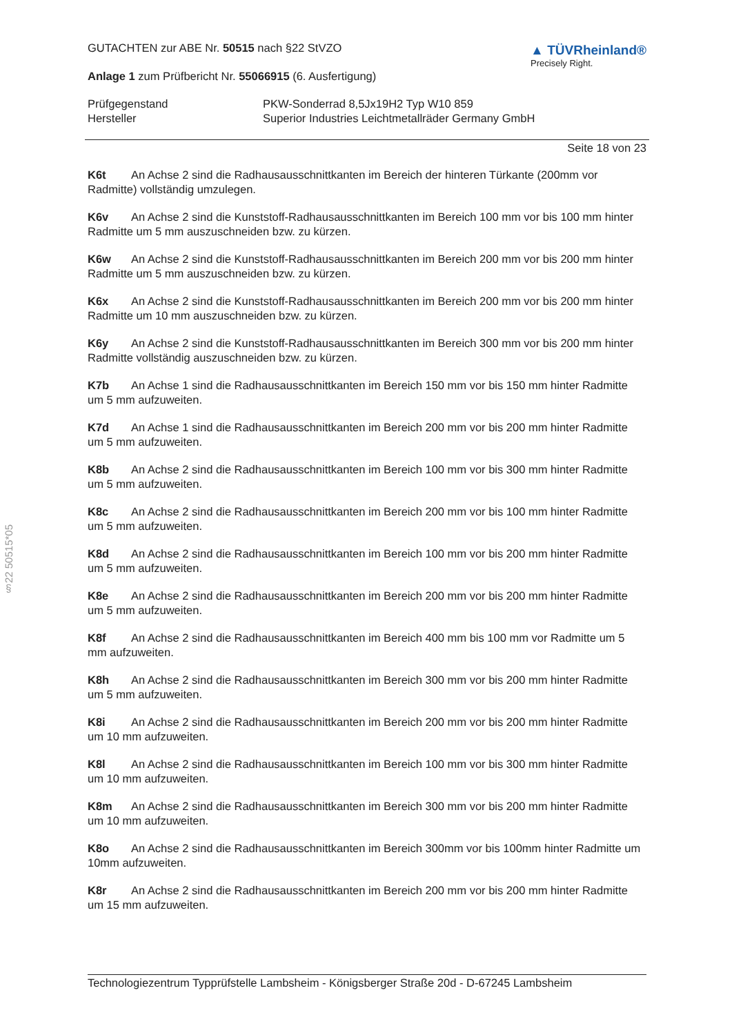§22 50515*05
GUTACHTEN zur ABE Nr. 50515 nach §22 StVZO
Anlage 1 zum Prüfbericht Nr. 55066915 (6. Ausfertigung)
▲ TÜVRheinland®
Precisely Right.
Prüfgegenstand PKW-Sonderrad 8,5Jx19H2 Typ W10 859 Hersteller Superior Industries Leichtmetallräder Germany GmbH
Seite 18 von 23
K6t An Achse 2 sind die Radhausausschnittkanten im Bereich der hinteren Türkante (200mm vor Radmitte) vollständig umzulegen.
K6v An Achse 2 sind die Kunststoff-Radhausausschnittkanten im Bereich 100 mm vor bis 100 mm hinter Radmitte um 5 mm auszuschneiden bzw. zu kürzen.
K6w An Achse 2 sind die Kunststoff-Radhausausschnittkanten im Bereich 200 mm vor bis 200 mm hinter Radmitte um 5 mm auszuschneiden bzw. zu kürzen.
K6x An Achse 2 sind die Kunststoff-Radhausausschnittkanten im Bereich 200 mm vor bis 200 mm hinter Radmitte um 10 mm auszuschneiden bzw. zu kürzen.
K6y An Achse 2 sind die Kunststoff-Radhausausschnittkanten im Bereich 300 mm vor bis 200 mm hinter Radmitte vollständig auszuschneiden bzw. zu kürzen.
K7b An Achse 1 sind die Radhausausschnittkanten im Bereich 150 mm vor bis 150 mm hinter Radmitte um 5 mm aufzuweiten.
K7d An Achse 1 sind die Radhausausschnittkanten im Bereich 200 mm vor bis 200 mm hinter Radmitte um 5 mm aufzuweiten.
K8b An Achse 2 sind die Radhausausschnittkanten im Bereich 100 mm vor bis 300 mm hinter Radmitte um 5 mm aufzuweiten.
K8c An Achse 2 sind die Radhausausschnittkanten im Bereich 200 mm vor bis 100 mm hinter Radmitte um 5 mm aufzuweiten.
K8d An Achse 2 sind die Radhausausschnittkanten im Bereich 100 mm vor bis 200 mm hinter Radmitte um 5 mm aufzuweiten.
K8e An Achse 2 sind die Radhausausschnittkanten im Bereich 200 mm vor bis 200 mm hinter Radmitte um 5 mm aufzuweiten.
K8f An Achse 2 sind die Radhausausschnittkanten im Bereich 400 mm bis 100 mm vor Radmitte um 5 mm aufzuweiten.
K8h An Achse 2 sind die Radhausausschnittkanten im Bereich 300 mm vor bis 200 mm hinter Radmitte um 5 mm aufzuweiten.
K8i An Achse 2 sind die Radhausausschnittkanten im Bereich 200 mm vor bis 200 mm hinter Radmitte um 10 mm aufzuweiten.
K8l An Achse 2 sind die Radhausausschnittkanten im Bereich 100 mm vor bis 300 mm hinter Radmitte um 10 mm aufzuweiten.
K8m An Achse 2 sind die Radhausausschnittkanten im Bereich 300 mm vor bis 200 mm hinter Radmitte um 10 mm aufzuweiten.
K8o An Achse 2 sind die Radhausausschnittkanten im Bereich 300mm vor bis 100mm hinter Radmitte um 10mm aufzuweiten.
K8r An Achse 2 sind die Radhausausschnittkanten im Bereich 200 mm vor bis 200 mm hinter Radmitte um 15 mm aufzuweiten.
Technologiezentrum Typprüfstelle Lambsheim - Königsberger Straße 20d - D-67245 Lambsheim